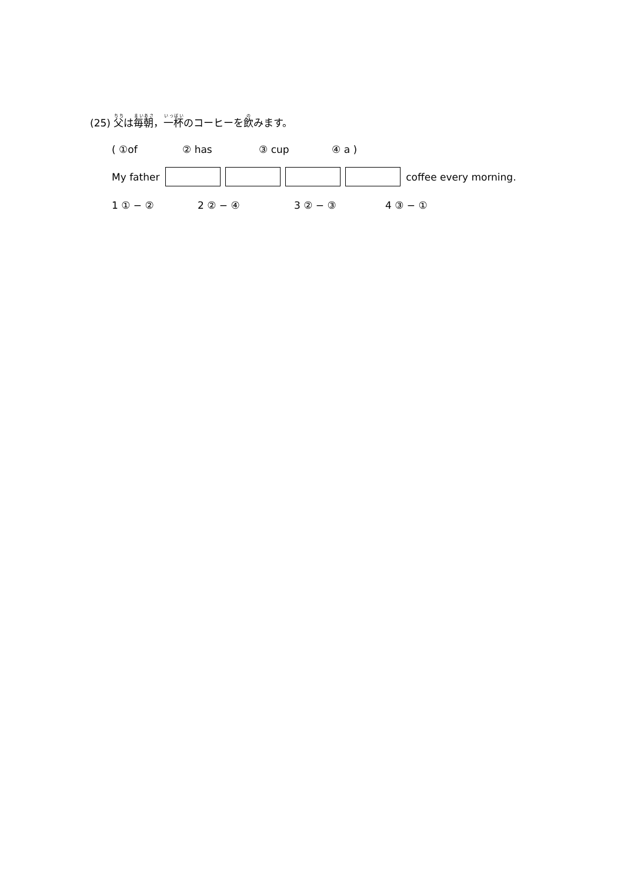(25) 父は毎朝，一杯のコーヒーを飲みます。
( ①of ② has ③ cup ④ a )
My father coffee every morning.
1 ① − ② 2 ② − ④ 3 ② − ③ 4 ③ − ①